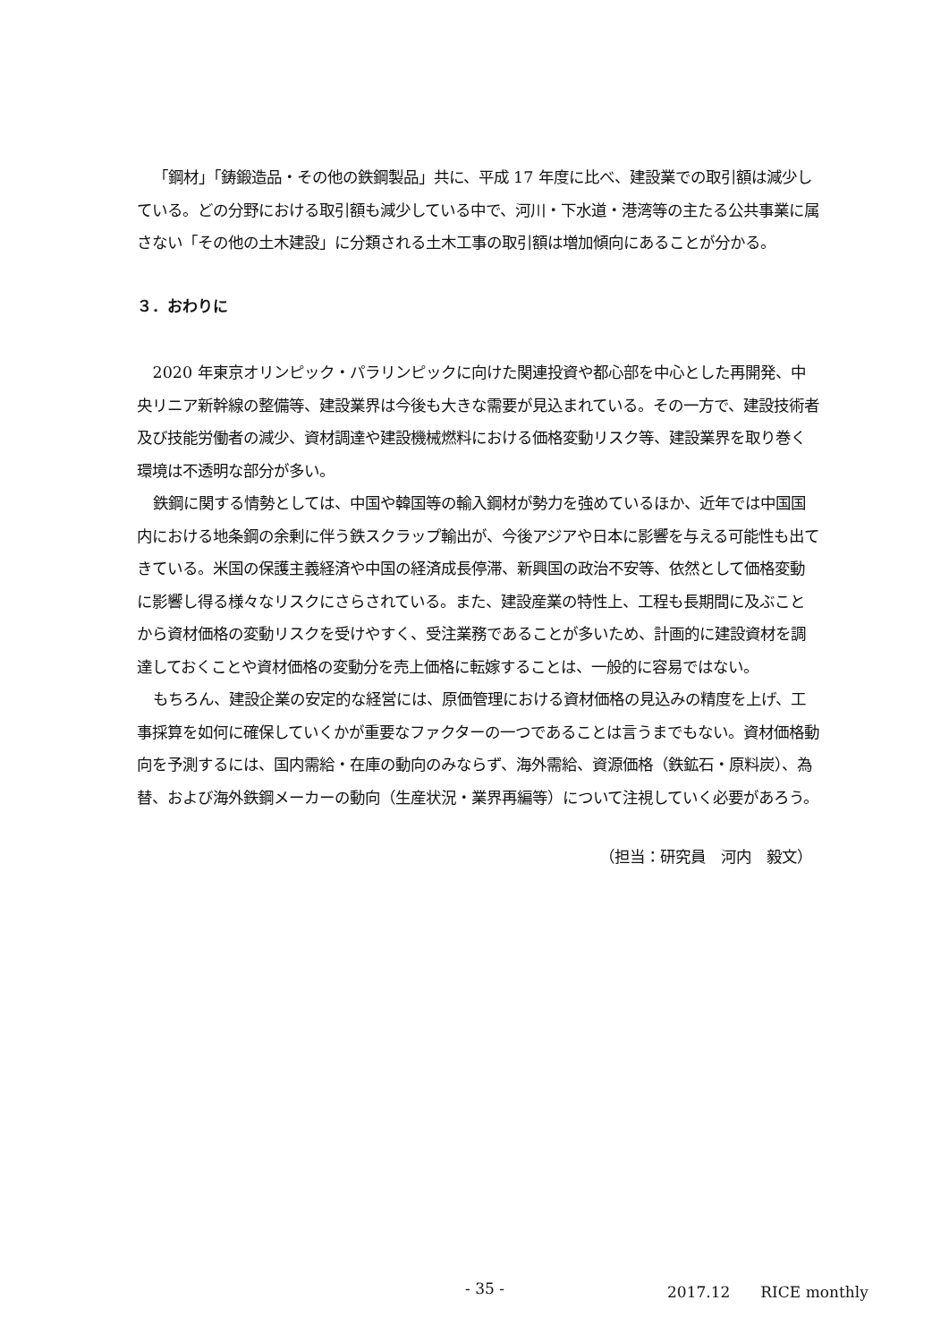「鋼材」「鋳鍛造品・その他の鉄鋼製品」共に、平成 17 年度に比べ、建設業での取引額は減少している。どの分野における取引額も減少している中で、河川・下水道・港湾等の主たる公共事業に属さない「その他の土木建設」に分類される土木工事の取引額は増加傾向にあることが分かる。
３．おわりに
2020 年東京オリンピック・パラリンピックに向けた関連投資や都心部を中心とした再開発、中央リニア新幹線の整備等、建設業界は今後も大きな需要が見込まれている。その一方で、建設技術者及び技能労働者の減少、資材調達や建設機械燃料における価格変動リスク等、建設業界を取り巻く環境は不透明な部分が多い。
鉄鋼に関する情勢としては、中国や韓国等の輸入鋼材が勢力を強めているほか、近年では中国国内における地条鋼の余剰に伴う鉄スクラップ輸出が、今後アジアや日本に影響を与える可能性も出てきている。米国の保護主義経済や中国の経済成長停滞、新興国の政治不安等、依然として価格変動に影響し得る様々なリスクにさらされている。また、建設産業の特性上、工程も長期間に及ぶことから資材価格の変動リスクを受けやすく、受注業務であることが多いため、計画的に建設資材を調達しておくことや資材価格の変動分を売上価格に転嫁することは、一般的に容易ではない。
もちろん、建設企業の安定的な経営には、原価管理における資材価格の見込みの精度を上げ、工事採算を如何に確保していくかが重要なファクターの一つであることは言うまでもない。資材価格動向を予測するには、国内需給・在庫の動向のみならず、海外需給、資源価格（鉄鉱石・原料炭）、為替、および海外鉄鋼メーカーの動向（生産状況・業界再編等）について注視していく必要があろう。
（担当：研究員　河内　毅文）
- 35 - 2017.12　　RICE monthly